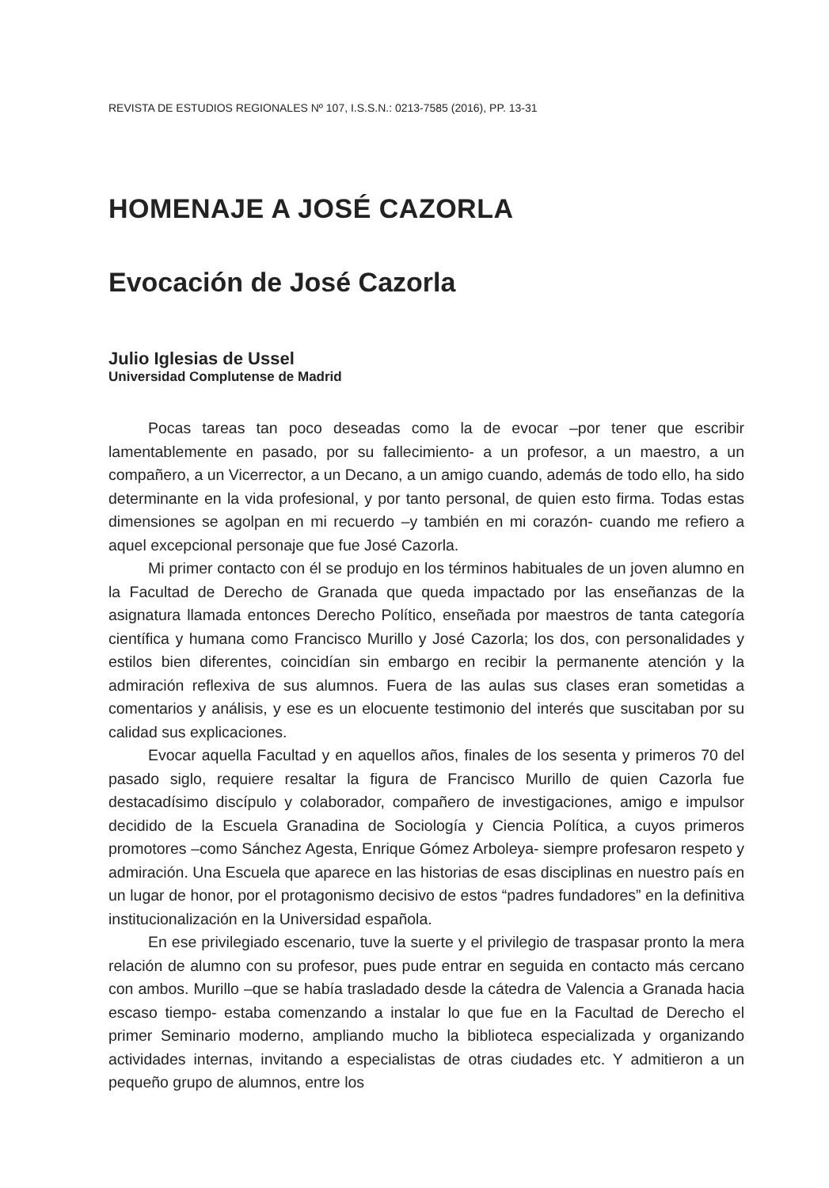REVISTA DE ESTUDIOS REGIONALES Nº 107, I.S.S.N.: 0213-7585 (2016), PP. 13-31
HOMENAJE A JOSÉ CAZORLA
Evocación de José Cazorla
Julio Iglesias de Ussel
Universidad Complutense de Madrid
Pocas tareas tan poco deseadas como la de evocar –por tener que escribir lamentablemente en pasado, por su fallecimiento- a un profesor, a un maestro, a un compañero, a un Vicerrector, a un Decano, a un amigo cuando, además de todo ello, ha sido determinante en la vida profesional, y por tanto personal, de quien esto firma. Todas estas dimensiones se agolpan en mi recuerdo –y también en mi corazón- cuando me refiero a aquel excepcional personaje que fue José Cazorla.
Mi primer contacto con él se produjo en los términos habituales de un joven alumno en la Facultad de Derecho de Granada que queda impactado por las enseñanzas de la asignatura llamada entonces Derecho Político, enseñada por maestros de tanta categoría científica y humana como Francisco Murillo y José Cazorla; los dos, con personalidades y estilos bien diferentes, coincidían sin embargo en recibir la permanente atención y la admiración reflexiva de sus alumnos. Fuera de las aulas sus clases eran sometidas a comentarios y análisis, y ese es un elocuente testimonio del interés que suscitaban por su calidad sus explicaciones.
Evocar aquella Facultad y en aquellos años, finales de los sesenta y primeros 70 del pasado siglo, requiere resaltar la figura de Francisco Murillo de quien Cazorla fue destacadísimo discípulo y colaborador, compañero de investigaciones, amigo e impulsor decidido de la Escuela Granadina de Sociología y Ciencia Política, a cuyos primeros promotores –como Sánchez Agesta, Enrique Gómez Arboleya- siempre profesaron respeto y admiración. Una Escuela que aparece en las historias de esas disciplinas en nuestro país en un lugar de honor, por el protagonismo decisivo de estos “padres fundadores” en la definitiva institucionalización en la Universidad española.
En ese privilegiado escenario, tuve la suerte y el privilegio de traspasar pronto la mera relación de alumno con su profesor, pues pude entrar en seguida en contacto más cercano con ambos. Murillo –que se había trasladado desde la cátedra de Valencia a Granada hacia escaso tiempo- estaba comenzando a instalar lo que fue en la Facultad de Derecho el primer Seminario moderno, ampliando mucho la biblioteca especializada y organizando actividades internas, invitando a especialistas de otras ciudades etc. Y admitieron a un pequeño grupo de alumnos, entre los